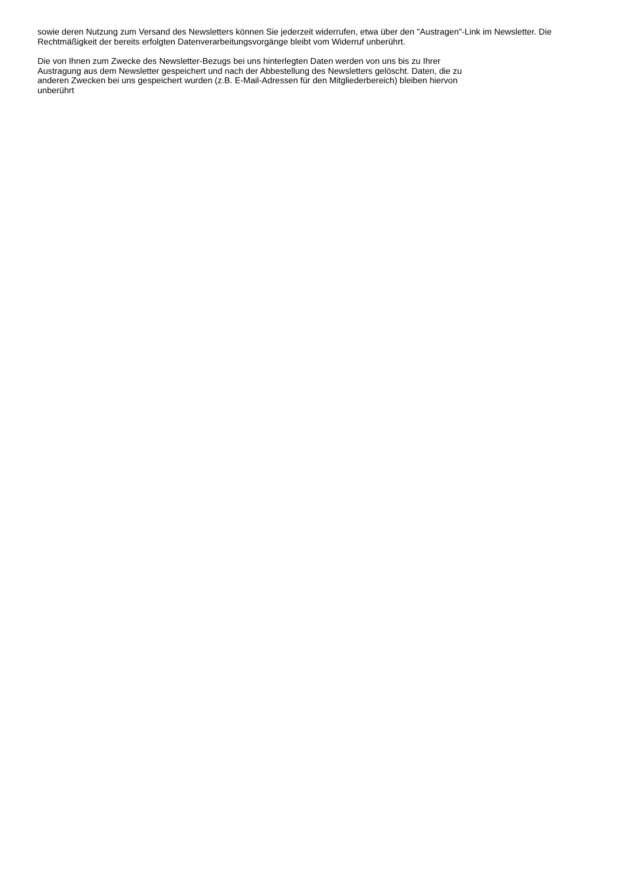sowie deren Nutzung zum Versand des Newsletters können Sie jederzeit widerrufen, etwa über den "Austragen"-Link im Newsletter. Die Rechtmäßigkeit der bereits erfolgten Datenverarbeitungsvorgänge bleibt vom Widerruf unberührt.
Die von Ihnen zum Zwecke des Newsletter-Bezugs bei uns hinterlegten Daten werden von uns bis zu Ihrer
Austragung aus dem Newsletter gespeichert und nach der Abbestellung des Newsletters gelöscht. Daten, die zu
anderen Zwecken bei uns gespeichert wurden (z.B. E-Mail-Adressen für den Mitgliederbereich) bleiben hiervon
unberührt